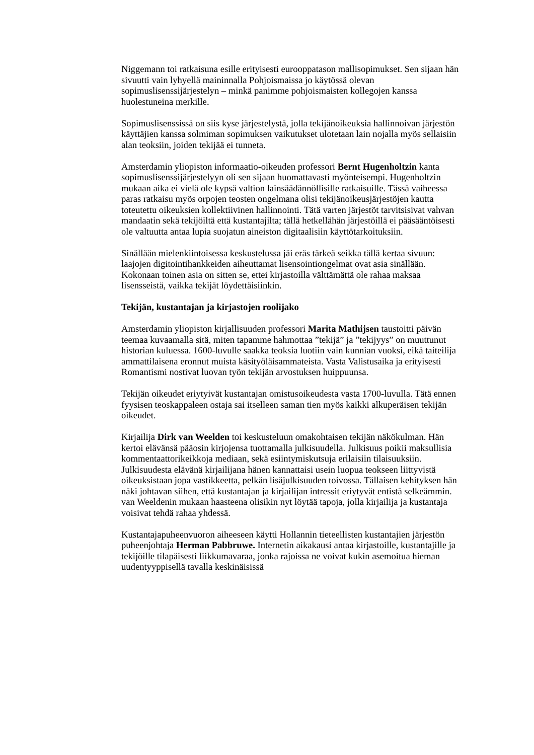Niggemann toi ratkaisuna esille erityisesti eurooppatason mallisopimukset. Sen sijaan hän sivuutti vain lyhyellä maininnalla Pohjoismaissa jo käytössä olevan sopimuslisenssijärjestelyn – minkä panimme pohjoismaisten kollegojen kanssa huolestuneina merkille.
Sopimuslisenssissä on siis kyse järjestelystä, jolla tekijänoikeuksia hallinnoivan järjestön käyttäjien kanssa solmiman sopimuksen vaikutukset ulotetaan lain nojalla myös sellaisiin alan teoksiin, joiden tekijää ei tunneta.
Amsterdamin yliopiston informaatio-oikeuden professori Bernt Hugenholtzin kanta sopimuslisenssijärjestelyyn oli sen sijaan huomattavasti myönteisempi. Hugenholtzin mukaan aika ei vielä ole kypsä valtion lainsäädännöllisille ratkaisuille. Tässä vaiheessa paras ratkaisu myös orpojen teosten ongelmana olisi tekijänoikeusjärjestöjen kautta toteutettu oikeuksien kollektiivinen hallinnointi. Tätä varten järjestöt tarvitsisivat vahvan mandaatin sekä tekijöiltä että kustantajilta; tällä hetkellähän järjestöillä ei pääsääntöisesti ole valtuutta antaa lupia suojatun aineiston digitaalisiin käyttötarkoituksiin.
Sinällään mielenkiintoisessa keskustelussa jäi eräs tärkeä seikka tällä kertaa sivuun: laajojen digitointihankkeiden aiheuttamat lisensointiongelmat ovat asia sinällään. Kokonaan toinen asia on sitten se, ettei kirjastoilla välttämättä ole rahaa maksaa lisensseistä, vaikka tekijät löydettäisiinkin.
Tekijän, kustantajan ja kirjastojen roolijako
Amsterdamin yliopiston kirjallisuuden professori Marita Mathijsen taustoitti päivän teemaa kuvaamalla sitä, miten tapamme hahmottaa ”tekijä” ja ”tekijyys” on muuttunut historian kuluessa. 1600-luvulle saakka teoksia luotiin vain kunnian vuoksi, eikä taiteilija ammattilaisena eronnut muista käsityöläisammateista. Vasta Valistusaika ja erityisesti Romantismi nostivat luovan työn tekijän arvostuksen huippuunsa.
Tekijän oikeudet eriytyivät kustantajan omistusoikeudesta vasta 1700-luvulla. Tätä ennen fyysisen teoskappaleen ostaja sai itselleen saman tien myös kaikki alkuperäisen tekijän oikeudet.
Kirjailija Dirk van Weelden toi keskusteluun omakohtaisen tekijän näkökulman. Hän kertoi elävänsä pääosin kirjojensa tuottamalla julkisuudella. Julkisuus poikii maksullisia kommentaattorikeikkoja mediaan, sekä esiintymiskutsuja erilaisiin tilaisuuksiin. Julkisuudesta elävänä kirjailijana hänen kannattaisi usein luopua teokseen liittyvistä oikeuksistaan jopa vastikkeetta, pelkän lisäjulkisuuden toivossa. Tällaisen kehityksen hän näki johtavan siihen, että kustantajan ja kirjailijan intressit eriytyvät entistä selkeämmin. van Weeldenin mukaan haasteena olisikin nyt löytää tapoja, jolla kirjailija ja kustantaja voisivat tehdä rahaa yhdessä.
Kustantajapuheenvuoron aiheeseen käytti Hollannin tieteellisten kustantajien järjestön puheenjohtaja Herman Pabbruwe. Internetin aikakausi antaa kirjastoille, kustantajille ja tekijöille tilapäisesti liikkumavaraa, jonka rajoissa ne voivat kukin asemoitua hieman uudentyyppisellä tavalla keskinäisissä